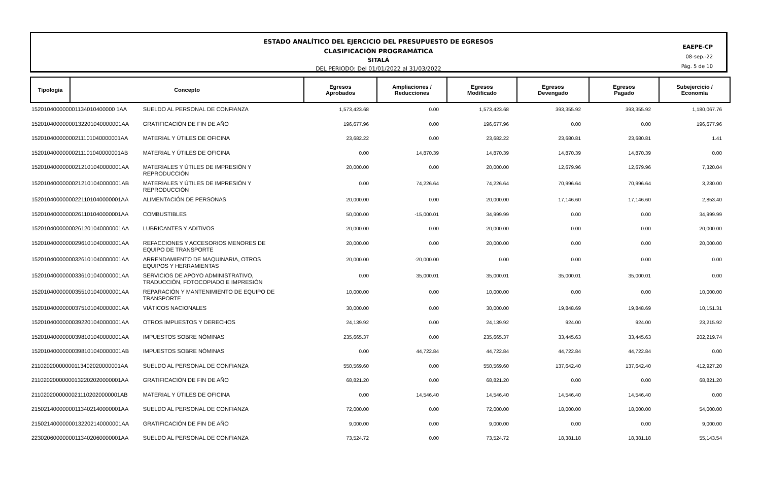ESTADO ANALÍTICO DEL EJERCICIO DEL PRESUPUESTO DE EGRESOS
CLASIFICACIÓN PROGRAMÁTICA
SITALÁ
DEL PERIODO: Del 01/01/2022 al 31/03/2022
EAEPE-CP
08-sep.-22
Pág. 5 de 10
| Tipologia | Concepto | | Egresos Aprobados | Ampliaciones / Reducciones | Egresos Modificado | Egresos Devengado | Egresos Pagado | Subejercicio / Economía |
| --- | --- | --- | --- | --- | --- | --- | --- | --- |
| 152010400000001134010400000 1AA | | SUELDO AL PERSONAL DE CONFIANZA | 1,573,423.68 | 0.00 | 1,573,423.68 | 393,355.92 | 393,355.92 | 1,180,067.76 |
| 15201040000000132201040000001AA | | GRATIFICACIÓN DE FIN DE AÑO | 196,677.96 | 0.00 | 196,677.96 | 0.00 | 0.00 | 196,677.96 |
| 15201040000000211101040000001AA | | MATERIAL Y ÚTILES DE OFICINA | 23,682.22 | 0.00 | 23,682.22 | 23,680.81 | 23,680.81 | 1.41 |
| 15201040000000211101040000001AB | | MATERIAL Y ÚTILES DE OFICINA | 0.00 | 14,870.39 | 14,870.39 | 14,870.39 | 14,870.39 | 0.00 |
| 15201040000000212101040000001AA | | MATERIALES Y ÚTILES DE IMPRESIÓN Y REPRODUCCIÓN | 20,000.00 | 0.00 | 20,000.00 | 12,679.96 | 12,679.96 | 7,320.04 |
| 15201040000000212101040000001AB | | MATERIALES Y ÚTILES DE IMPRESIÓN Y REPRODUCCIÓN | 0.00 | 74,226.64 | 74,226.64 | 70,996.64 | 70,996.64 | 3,230.00 |
| 15201040000000221101040000001AA | | ALIMENTACIÓN DE PERSONAS | 20,000.00 | 0.00 | 20,000.00 | 17,146.60 | 17,146.60 | 2,853.40 |
| 15201040000000261101040000001AA | | COMBUSTIBLES | 50,000.00 | -15,000.01 | 34,999.99 | 0.00 | 0.00 | 34,999.99 |
| 15201040000000261201040000001AA | | LUBRICANTES Y ADITIVOS | 20,000.00 | 0.00 | 20,000.00 | 0.00 | 0.00 | 20,000.00 |
| 15201040000000296101040000001AA | | REFACCIONES Y ACCESORIOS MENORES DE EQUIPO DE TRANSPORTE | 20,000.00 | 0.00 | 20,000.00 | 0.00 | 0.00 | 20,000.00 |
| 15201040000000326101040000001AA | | ARRENDAMIENTO DE MAQUINARIA, OTROS EQUIPOS Y HERRAMIENTAS | 20,000.00 | -20,000.00 | 0.00 | 0.00 | 0.00 | 0.00 |
| 15201040000000336101040000001AA | | SERVICIOS DE APOYO ADMINISTRATIVO, TRADUCCIÓN, FOTOCOPIADO E IMPRESIÓN | 0.00 | 35,000.01 | 35,000.01 | 35,000.01 | 35,000.01 | 0.00 |
| 15201040000000355101040000001AA | | REPARACIÓN Y MANTENIMIENTO DE EQUIPO DE TRANSPORTE | 10,000.00 | 0.00 | 10,000.00 | 0.00 | 0.00 | 10,000.00 |
| 15201040000000375101040000001AA | | VIÁTICOS NACIONALES | 30,000.00 | 0.00 | 30,000.00 | 19,848.69 | 19,848.69 | 10,151.31 |
| 15201040000000392201040000001AA | | OTROS IMPUESTOS Y DERECHOS | 24,139.92 | 0.00 | 24,139.92 | 924.00 | 924.00 | 23,215.92 |
| 15201040000000398101040000001AA | | IMPUESTOS SOBRE NÓMINAS | 235,665.37 | 0.00 | 235,665.37 | 33,445.63 | 33,445.63 | 202,219.74 |
| 15201040000000398101040000001AB | | IMPUESTOS SOBRE NÓMINAS | 0.00 | 44,722.84 | 44,722.84 | 44,722.84 | 44,722.84 | 0.00 |
| 21102020000000113402020000001AA | | SUELDO AL PERSONAL DE CONFIANZA | 550,569.60 | 0.00 | 550,569.60 | 137,642.40 | 137,642.40 | 412,927.20 |
| 21102020000000132202020000001AA | | GRATIFICACIÓN DE FIN DE AÑO | 68,821.20 | 0.00 | 68,821.20 | 0.00 | 0.00 | 68,821.20 |
| 21102020000000211102020000001AB | | MATERIAL Y ÚTILES DE OFICINA | 0.00 | 14,546.40 | 14,546.40 | 14,546.40 | 14,546.40 | 0.00 |
| 21502140000000113402140000001AA | | SUELDO AL PERSONAL DE CONFIANZA | 72,000.00 | 0.00 | 72,000.00 | 18,000.00 | 18,000.00 | 54,000.00 |
| 21502140000000132202140000001AA | | GRATIFICACIÓN DE FIN DE AÑO | 9,000.00 | 0.00 | 9,000.00 | 0.00 | 0.00 | 9,000.00 |
| 22302060000000113402060000001AA | | SUELDO AL PERSONAL DE CONFIANZA | 73,524.72 | 0.00 | 73,524.72 | 18,381.18 | 18,381.18 | 55,143.54 |